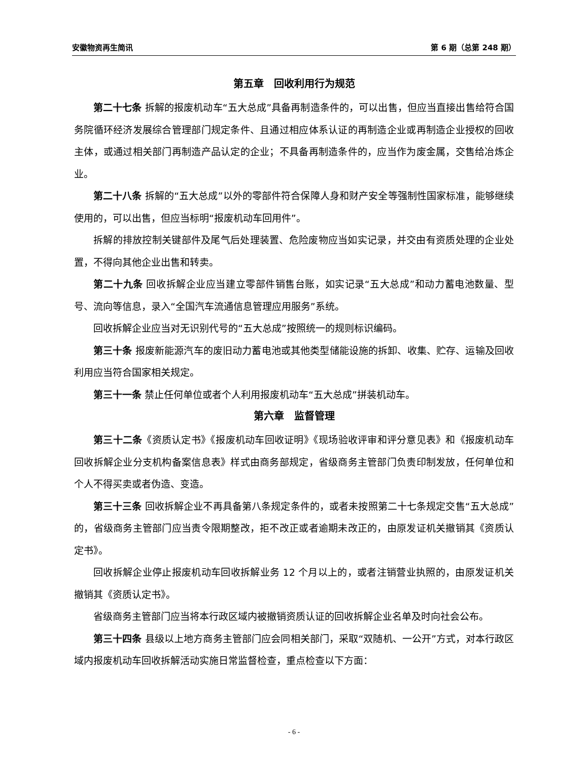安徽物资再生简讯 第 6 期（总第 248 期）
第五章　回收利用行为规范
第二十七条 拆解的报废机动车“五大总成”具备再制造条件的，可以出售，但应当直接出售给符合国务院循环经济发展综合管理部门规定条件、且通过相应体系认证的再制造企业或再制造企业授权的回收主体，或通过相关部门再制造产品认定的企业；不具备再制造条件的，应当作为废金属，交售给冶炼企业。
第二十八条 拆解的“五大总成”以外的零部件符合保障人身和财产安全等强制性国家标准，能够继续使用的，可以出售，但应当标明“报废机动车回用件”。
拆解的排放控制关键部件及尾气后处理装置、危险废物应当如实记录，并交由有资质处理的企业处置，不得向其他企业出售和转卖。
第二十九条 回收拆解企业应当建立零部件销售台账，如实记录“五大总成”和动力蓄电池数量、型号、流向等信息，录入“全国汽车流通信息管理应用服务”系统。
回收拆解企业应当对无识别代号的“五大总成”按照统一的规则标识编码。
第三十条 报废新能源汽车的废旧动力蓄电池或其他类型储能设施的拆卸、收集、贮存、运输及回收利用应当符合国家相关规定。
第三十一条 禁止任何单位或者个人利用报废机动车“五大总成”拼装机动车。
第六章　监督管理
第三十二条《资质认定书》《报废机动车回收证明》《现场验收评审和评分意见表》和《报废机动车回收拆解企业分支机构备案信息表》样式由商务部规定，省级商务主管部门负责印制发放，任何单位和个人不得买卖或者伪造、变造。
第三十三条 回收拆解企业不再具备第八条规定条件的，或者未按照第二十七条规定交售“五大总成”的，省级商务主管部门应当责令限期整改，拒不改正或者逾期未改正的，由原发证机关撤销其《资质认定书》。
回收拆解企业停止报废机动车回收拆解业务 12 个月以上的，或者注销营业执照的，由原发证机关撤销其《资质认定书》。
省级商务主管部门应当将本行政区域内被撤销资质认证的回收拆解企业名单及时向社会公布。
第三十四条 县级以上地方商务主管部门应会同相关部门，采取“双随机、一公开”方式，对本行政区域内报废机动车回收拆解活动实施日常监督检查，重点检查以下方面：
- 6 -